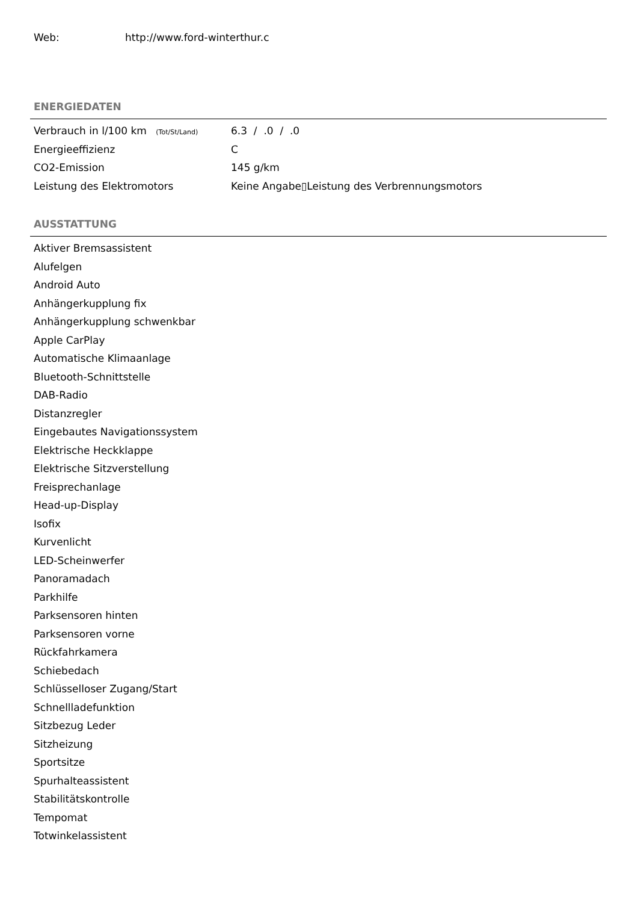Web: http://www.ford-winterthur.c
ENERGIEDATEN
| Verbrauch in l/100 km (Tot/St/Land) | 6.3 / .0 / .0 |
| Energieeffizienz | C |
| CO2-Emission | 145 g/km |
| Leistung des Elektromotors | Keine Angabe▯Leistung des Verbrennungsmotors |
AUSSTATTUNG
Aktiver Bremsassistent
Alufelgen
Android Auto
Anhängerkupplung fix
Anhängerkupplung schwenkbar
Apple CarPlay
Automatische Klimaanlage
Bluetooth-Schnittstelle
DAB-Radio
Distanzregler
Eingebautes Navigationssystem
Elektrische Heckklappe
Elektrische Sitzverstellung
Freisprechanlage
Head-up-Display
Isofix
Kurvenlicht
LED-Scheinwerfer
Panoramadach
Parkhilfe
Parksensoren hinten
Parksensoren vorne
Rückfahrkamera
Schiebedach
Schlüsselloser Zugang/Start
Schnellladefunktion
Sitzbezug Leder
Sitzheizung
Sportsitze
Spurhalteassistent
Stabilitätskontrolle
Tempomat
Totwinkelassistent